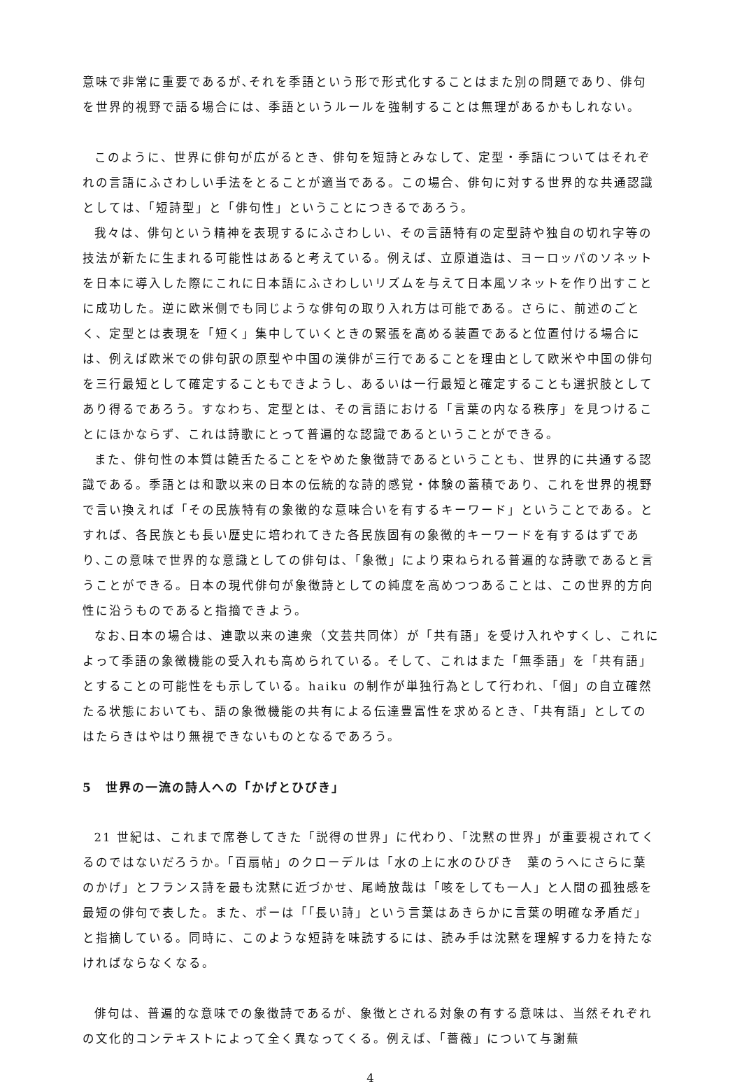意味で非常に重要であるが､それを季語という形で形式化することはまた別の問題であり、俳句を世界的視野で語る場合には、季語というルールを強制することは無理があるかもしれない。
このように、世界に俳句が広がるとき、俳句を短詩とみなして、定型・季語についてはそれぞれの言語にふさわしい手法をとることが適当である。この場合、俳句に対する世界的な共通認識としては､「短詩型」と「俳句性」ということにつきるであろう。
我々は、俳句という精神を表現するにふさわしい、その言語特有の定型詩や独自の切れ字等の技法が新たに生まれる可能性はあると考えている。例えば、立原道造は、ヨーロッパのソネットを日本に導入した際にこれに日本語にふさわしいリズムを与えて日本風ソネットを作り出すことに成功した。逆に欧米側でも同じような俳句の取り入れ方は可能である。さらに、前述のごとく、定型とは表現を「短く」集中していくときの緊張を高める装置であると位置付ける場合には、例えば欧米での俳句訳の原型や中国の漢俳が三行であることを理由として欧米や中国の俳句を三行最短として確定することもできようし、あるいは一行最短と確定することも選択肢としてあり得るであろう。すなわち、定型とは、その言語における「言葉の内なる秩序」を見つけることにほかならず、これは詩歌にとって普遍的な認識であるということができる。
また、俳句性の本質は饒舌たることをやめた象徴詩であるということも、世界的に共通する認識である。季語とは和歌以来の日本の伝統的な詩的感覚・体験の蓄積であり、これを世界的視野で言い換えれば「その民族特有の象徴的な意味合いを有するキーワード」ということである。とすれば、各民族とも長い歴史に培われてきた各民族固有の象徴的キーワードを有するはずであり､この意味で世界的な意識としての俳句は､「象徴」により束ねられる普遍的な詩歌であると言うことができる。日本の現代俳句が象徴詩としての純度を高めつつあることは、この世界的方向性に沿うものであると指摘できよう。
なお､日本の場合は、連歌以来の連衆（文芸共同体）が「共有語」を受け入れやすくし、これによって季語の象徴機能の受入れも高められている。そして、これはまた「無季語」を「共有語」とすることの可能性をも示している。haiku の制作が単独行為として行われ、「個」の自立確然たる状態においても、語の象徴機能の共有による伝達豊富性を求めるとき､「共有語」としてのはたらきはやはり無視できないものとなるであろう。
5　世界の一流の詩人への「かげとひびき」
21 世紀は、これまで席巻してきた「説得の世界」に代わり､「沈黙の世界」が重要視されてくるのではないだろうか｡「百扇帖」のクローデルは「水の上に水のひびき　葉のうへにさらに葉のかげ」とフランス詩を最も沈黙に近づかせ、尾崎放哉は「咳をしても一人」と人間の孤独感を最短の俳句で表した。また、ポーは「｢長い詩」という言葉はあきらかに言葉の明確な矛盾だ」と指摘している。同時に、このような短詩を味読するには、読み手は沈黙を理解する力を持たなければならなくなる。
俳句は、普遍的な意味での象徴詩であるが、象徴とされる対象の有する意味は、当然それぞれの文化的コンテキストによって全く異なってくる。例えば､「薔薇」について与謝蕪
4